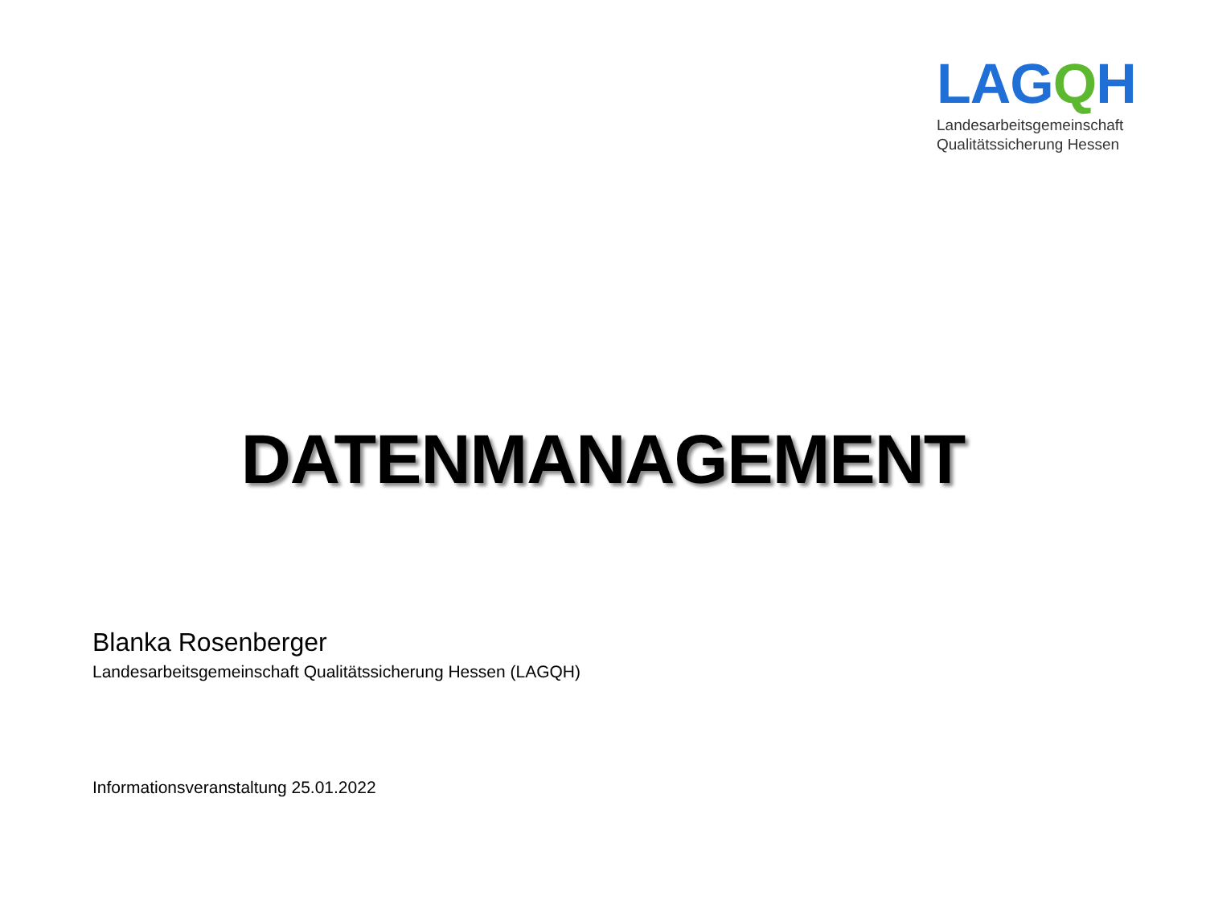LAGQH
Landesarbeitsgemeinschaft
Qualitätssicherung Hessen
DATENMANAGEMENT
Blanka Rosenberger
Landesarbeitsgemeinschaft Qualitätssicherung Hessen (LAGQH)
Informationsveranstaltung 25.01.2022